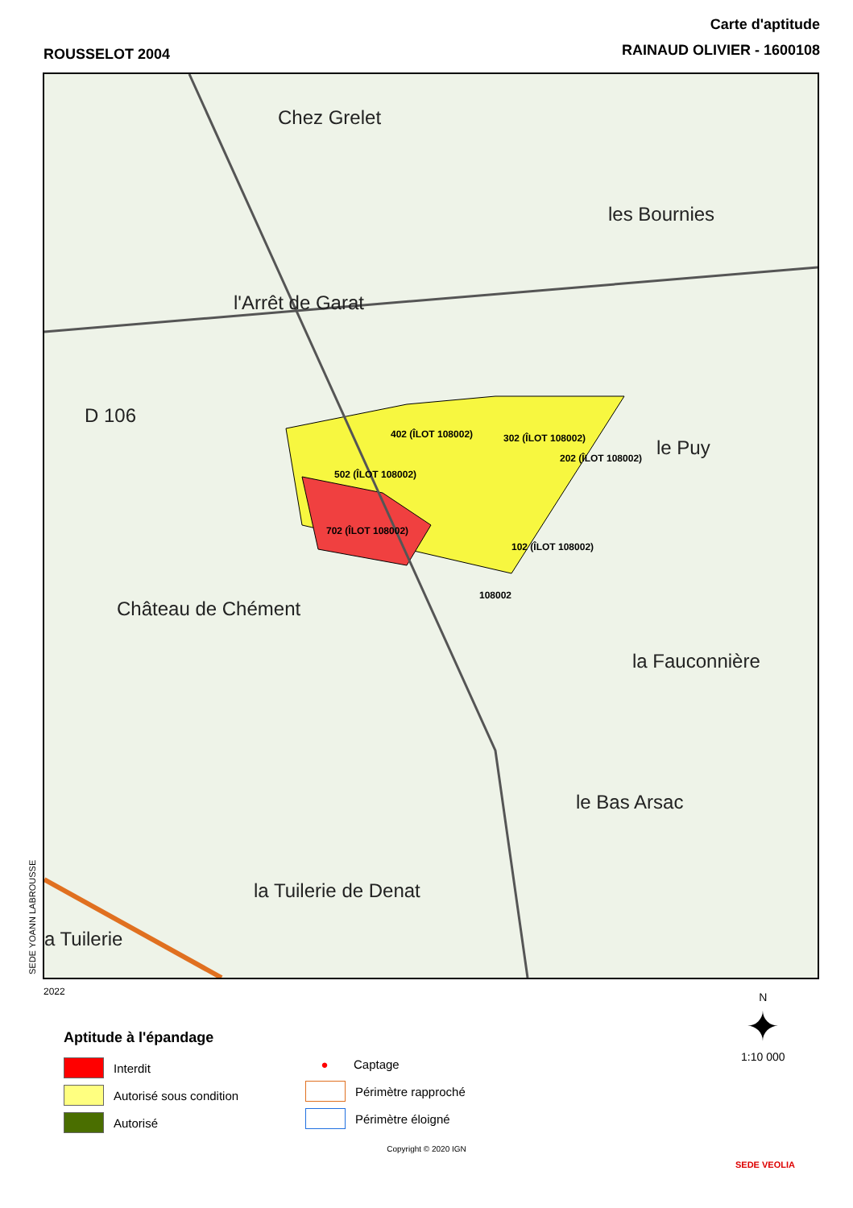ROUSSELOT 2004
Carte d'aptitude
RAINAUD OLIVIER - 1600108
Chez Grelet
les Bournies
l'Arrêt de Garat
D 106
le Puy
Château de Chément
la Fauconnière
le Bas Arsac
la Tuilerie de Denat
a Tuilerie
402 (ÎLOT 108002) 302 (ÎLOT 108002)
202 (ÎLOT 108002)
502 (ÎLOT 108002)
702 (ÎLOT 108002)
102 (ÎLOT 108002)
108002
SEDE YOANN LABROUSSE
2022
Aptitude à l'épandage
Interdit
Autorisé sous condition
Autorisé
●
Captage
Périmètre rapproché
Périmètre éloigné
Copyright © 2020 IGN
N
✦
1:10 000
SEDE VEOLIA